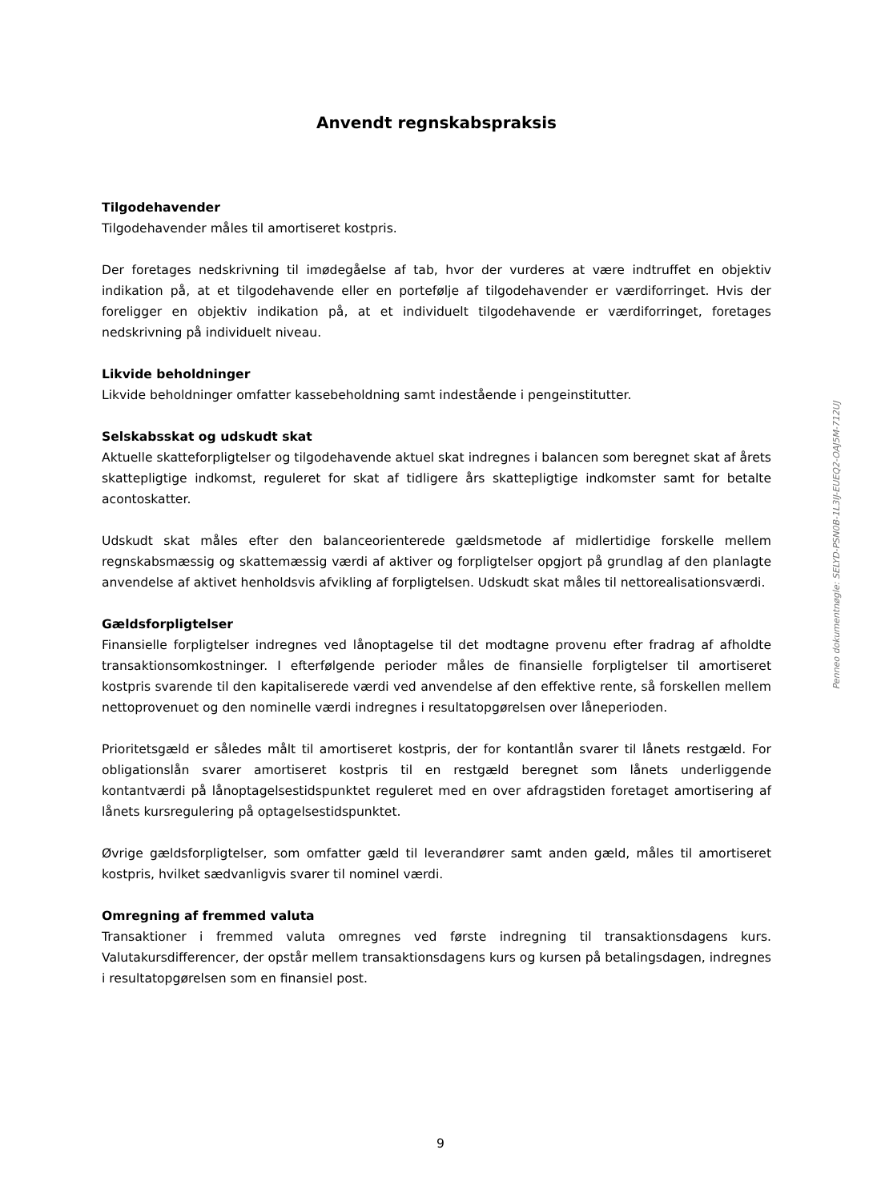Anvendt regnskabspraksis
Tilgodehavender
Tilgodehavender måles til amortiseret kostpris.
Der foretages nedskrivning til imødegåelse af tab, hvor der vurderes at være indtruffet en objektiv indikation på, at et tilgodehavende eller en portefølje af tilgodehavender er værdiforringet. Hvis der foreligger en objektiv indikation på, at et individuelt tilgodehavende er værdiforringet, foretages nedskrivning på individuelt niveau.
Likvide beholdninger
Likvide beholdninger omfatter kassebeholdning samt indestående i pengeinstitutter.
Selskabsskat og udskudt skat
Aktuelle skatteforpligtelser og tilgodehavende aktuel skat indregnes i balancen som beregnet skat af årets skattepligtige indkomst, reguleret for skat af tidligere års skattepligtige indkomster samt for betalte acontoskatter.
Udskudt skat måles efter den balanceorienterede gældsmetode af midlertidige forskelle mellem regnskabsmæssig og skattemæssig værdi af aktiver og forpligtelser opgjort på grundlag af den planlagte anvendelse af aktivet henholdsvis afvikling af forpligtelsen. Udskudt skat måles til nettorealisationsværdi.
Gældsforpligtelser
Finansielle forpligtelser indregnes ved lånoptagelse til det modtagne provenu efter fradrag af afholdte transaktionsomkostninger. I efterfølgende perioder måles de finansielle forpligtelser til amortiseret kostpris svarende til den kapitaliserede værdi ved anvendelse af den effektive rente, så forskellen mellem nettoprovenuet og den nominelle værdi indregnes i resultatopgørelsen over låneperioden.
Prioritetsgæld er således målt til amortiseret kostpris, der for kontantlån svarer til lånets restgæld. For obligationslån svarer amortiseret kostpris til en restgæld beregnet som lånets underliggende kontantværdi på lånoptagelsestidspunktet reguleret med en over afdragstiden foretaget amortisering af lånets kursregulering på optagelsestidspunktet.
Øvrige gældsforpligtelser, som omfatter gæld til leverandører samt anden gæld, måles til amortiseret kostpris, hvilket sædvanligvis svarer til nominel værdi.
Omregning af fremmed valuta
Transaktioner i fremmed valuta omregnes ved første indregning til transaktionsdagens kurs. Valutakursdifferencer, der opstår mellem transaktionsdagens kurs og kursen på betalingsdagen, indregnes i resultatopgørelsen som en finansiel post.
Penneo dokumentnøgle: SELYD-PSN0B-1L3IJ-EUEQ2-OAJ5M-712UJ
9